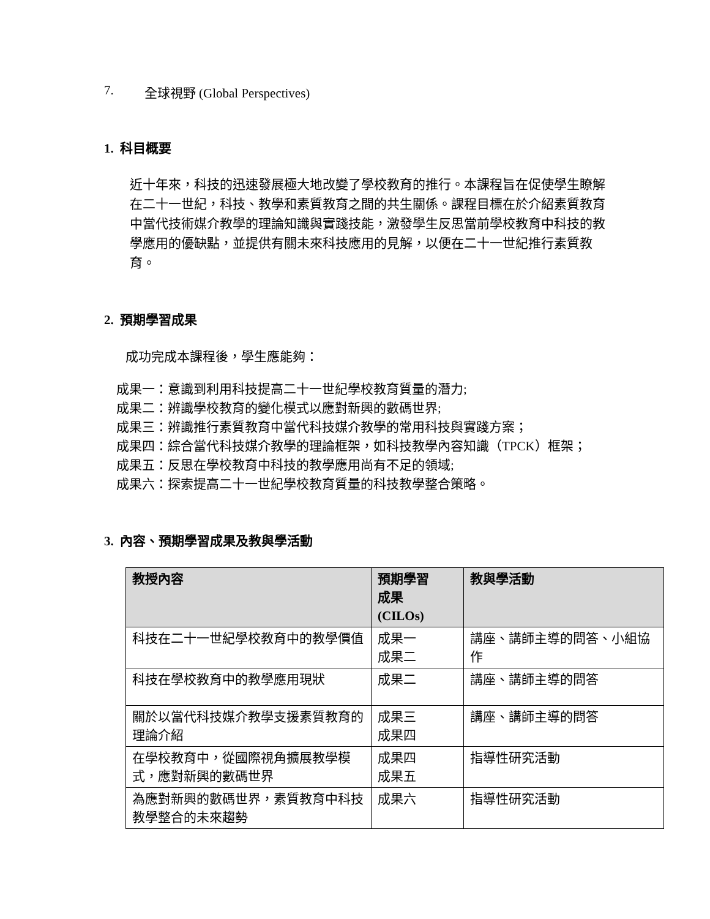7. 全球視野 (Global Perspectives)
1. 科目概要
近十年來，科技的迅速發展極大地改變了學校教育的推行。本課程旨在促使學生瞭解在二十一世紀，科技、教學和素質教育之間的共生關係。課程目標在於介紹素質教育中當代技術媒介教學的理論知識與實踐技能，激發學生反思當前學校教育中科技的教學應用的優缺點，並提供有關未來科技應用的見解，以便在二十一世紀推行素質教育。
2. 預期學習成果
成功完成本課程後，學生應能夠：
成果一：意識到利用科技提高二十一世紀學校教育質量的潛力;
成果二：辨識學校教育的變化模式以應對新興的數碼世界;
成果三：辨識推行素質教育中當代科技媒介教學的常用科技與實踐方案；
成果四：綜合當代科技媒介教學的理論框架，如科技教學內容知識（TPCK）框架；
成果五：反思在學校教育中科技的教學應用尚有不足的領域;
成果六：探索提高二十一世紀學校教育質量的科技教學整合策略。
3. 內容、預期學習成果及教與學活動
| 教授內容 | 預期學習 成果 (CILOs) | 教與學活動 |
| --- | --- | --- |
| 科技在二十一世紀學校教育中的教學價值 | 成果一 成果二 | 講座、講師主導的問答、小組協作 |
| 科技在學校教育中的教學應用現狀 | 成果二 | 講座、講師主導的問答 |
| 關於以當代科技媒介教學支援素質教育的理論介紹 | 成果三 成果四 | 講座、講師主導的問答 |
| 在學校教育中，從國際視角擴展教學模式，應對新興的數碼世界 | 成果四 成果五 | 指導性研究活動 |
| 為應對新興的數碼世界，素質教育中科技教學整合的未來趨勢 | 成果六 | 指導性研究活動 |